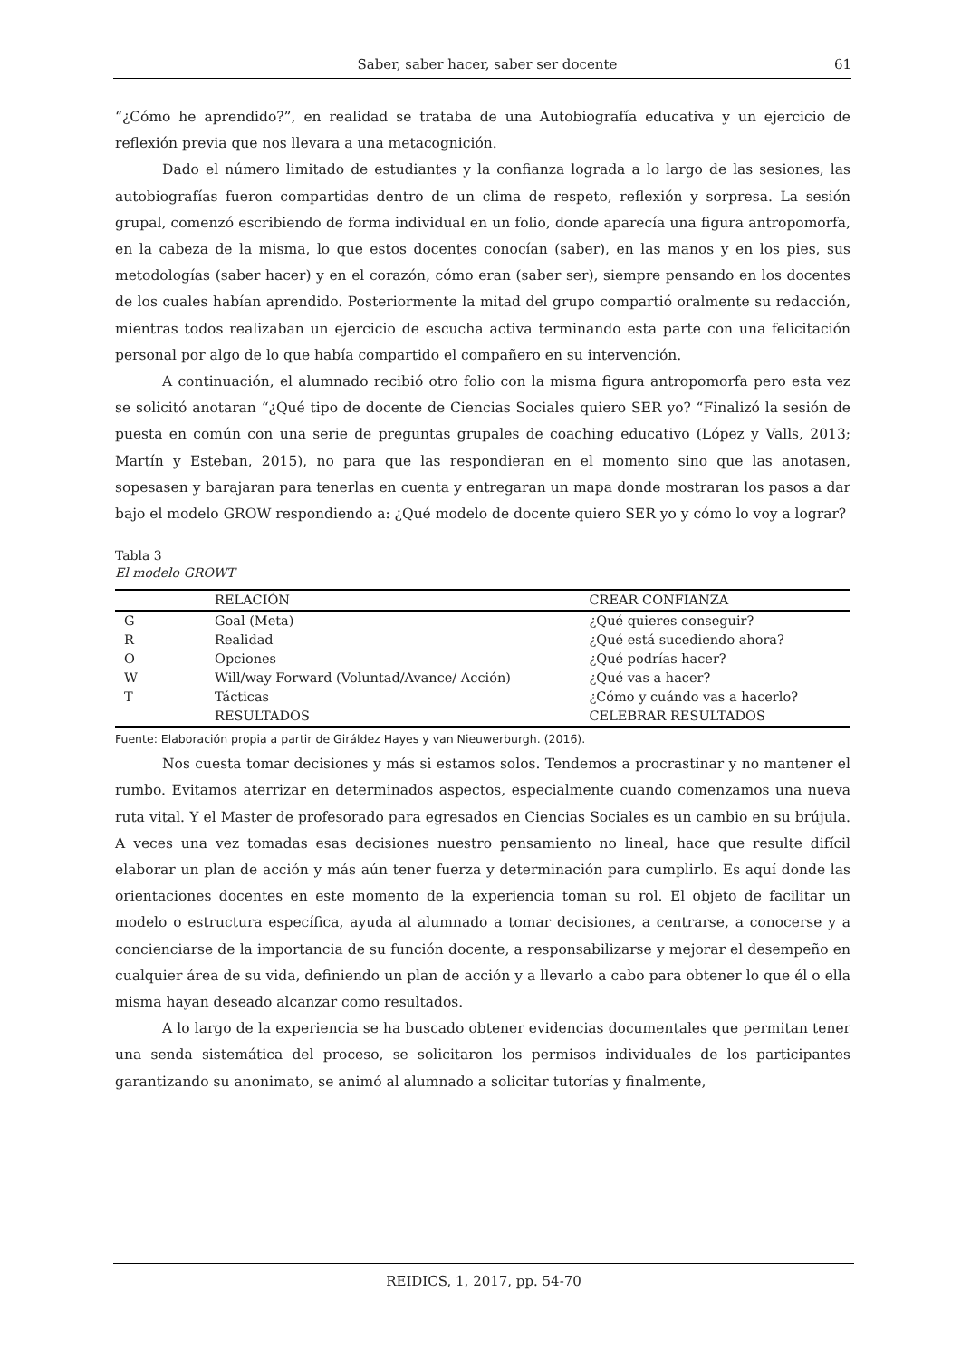Saber, saber hacer, saber ser docente 61
“¿Cómo he aprendido?”, en realidad se trataba de una Autobiografía educativa y un ejercicio de reflexión previa que nos llevara a una metacognición.
Dado el número limitado de estudiantes y la confianza lograda a lo largo de las sesiones, las autobiografías fueron compartidas dentro de un clima de respeto, reflexión y sorpresa. La sesión grupal, comenzó escribiendo de forma individual en un folio, donde aparecía una figura antropomorfa, en la cabeza de la misma, lo que estos docentes conocían (saber), en las manos y en los pies, sus metodologías (saber hacer) y en el corazón, cómo eran (saber ser), siempre pensando en los docentes de los cuales habían aprendido. Posteriormente la mitad del grupo compartió oralmente su redacción, mientras todos realizaban un ejercicio de escucha activa terminando esta parte con una felicitación personal por algo de lo que había compartido el compañero en su intervención.
A continuación, el alumnado recibió otro folio con la misma figura antropomorfa pero esta vez se solicitó anotaran “¿Qué tipo de docente de Ciencias Sociales quiero SER yo? “Finalizó la sesión de puesta en común con una serie de preguntas grupales de coaching educativo (López y Valls, 2013; Martín y Esteban, 2015), no para que las respondieran en el momento sino que las anotasen, sopesasen y barajaran para tenerlas en cuenta y entregaran un mapa donde mostraran los pasos a dar bajo el modelo GROW respondiendo a: ¿Qué modelo de docente quiero SER yo y cómo lo voy a lograr?
Tabla 3
El modelo GROWT
| | RELACIÓN | CREAR CONFIANZA |
| --- | --- | --- |
| G | Goal (Meta) | ¿Qué quieres conseguir? |
| R | Realidad | ¿Qué está sucediendo ahora? |
| O | Opciones | ¿Qué podrías hacer? |
| W | Will/way Forward (Voluntad/Avance/ Acción) | ¿Qué vas a hacer? |
| T | Tácticas | ¿Cómo y cuándo vas a hacerlo? |
| | RESULTADOS | CELEBRAR RESULTADOS |
Fuente: Elaboración propia a partir de Giráldez Hayes y van Nieuwerburgh. (2016).
Nos cuesta tomar decisiones y más si estamos solos. Tendemos a procrastinar y no mantener el rumbo. Evitamos aterrizar en determinados aspectos, especialmente cuando comenzamos una nueva ruta vital. Y el Master de profesorado para egresados en Ciencias Sociales es un cambio en su brújula. A veces una vez tomadas esas decisiones nuestro pensamiento no lineal, hace que resulte difícil elaborar un plan de acción y más aún tener fuerza y determinación para cumplirlo. Es aquí donde las orientaciones docentes en este momento de la experiencia toman su rol. El objeto de facilitar un modelo o estructura específica, ayuda al alumnado a tomar decisiones, a centrarse, a conocerse y a concienciarse de la importancia de su función docente, a responsabilizarse y mejorar el desempeño en cualquier área de su vida, definiendo un plan de acción y a llevarlo a cabo para obtener lo que él o ella misma hayan deseado alcanzar como resultados.
A lo largo de la experiencia se ha buscado obtener evidencias documentales que permitan tener una senda sistemática del proceso, se solicitaron los permisos individuales de los participantes garantizando su anonimato, se animó al alumnado a solicitar tutorías y finalmente,
REIDICS, 1, 2017, pp. 54-70